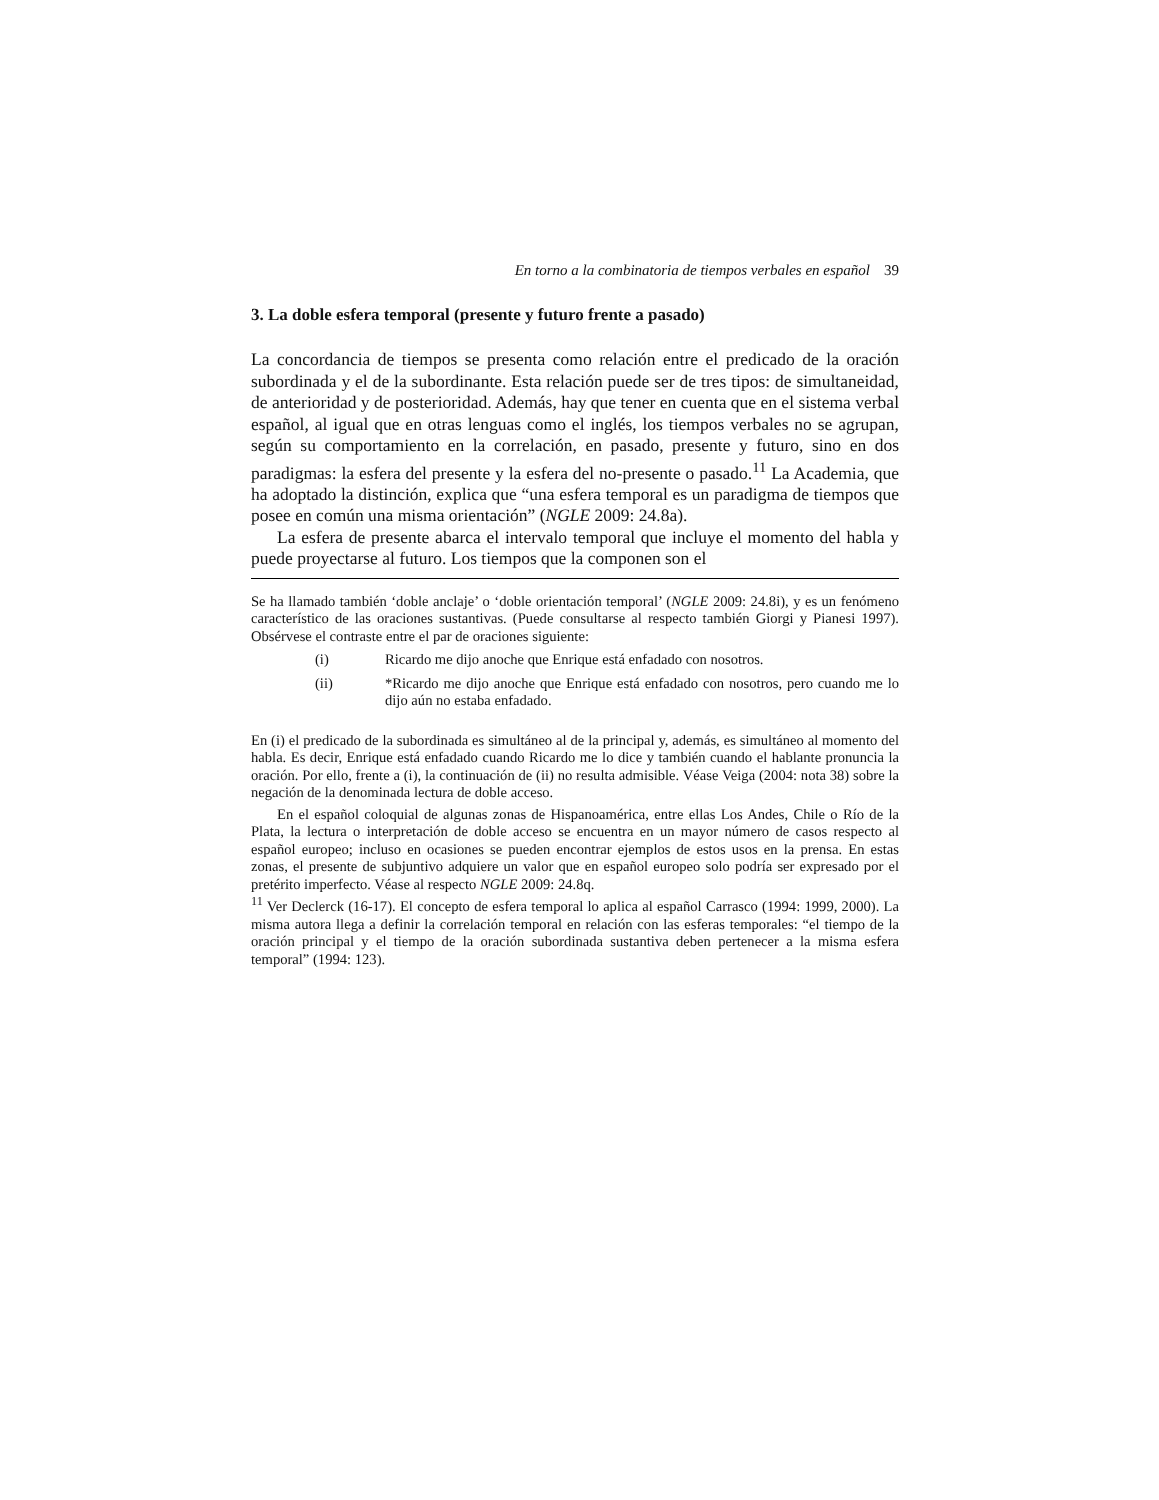En torno a la combinatoria de tiempos verbales en español 39
3. La doble esfera temporal (presente y futuro frente a pasado)
La concordancia de tiempos se presenta como relación entre el predicado de la oración subordinada y el de la subordinante. Esta relación puede ser de tres tipos: de simultaneidad, de anterioridad y de posterioridad. Además, hay que tener en cuenta que en el sistema verbal español, al igual que en otras lenguas como el inglés, los tiempos verbales no se agrupan, según su comportamiento en la correlación, en pasado, presente y futuro, sino en dos paradigmas: la esfera del presente y la esfera del no-presente o pasado.<sup>11</sup> La Academia, que ha adoptado la distinción, explica que “una esfera temporal es un paradigma de tiempos que posee en común una misma orientación” (NGLE 2009: 24.8a).
La esfera de presente abarca el intervalo temporal que incluye el momento del habla y puede proyectarse al futuro. Los tiempos que la componen son el
Se ha llamado también ‘doble anclaje’ o ‘doble orientación temporal’ (NGLE 2009: 24.8i), y es un fenómeno característico de las oraciones sustantivas. (Puede consultarse al respecto también Giorgi y Pianesi 1997). Obsérvese el contraste entre el par de oraciones siguiente:
(i) Ricardo me dijo anoche que Enrique está enfadado con nosotros.
(ii) *Ricardo me dijo anoche que Enrique está enfadado con nosotros, pero cuando me lo dijo aún no estaba enfadado.
En (i) el predicado de la subordinada es simultáneo al de la principal y, además, es simultáneo al momento del habla. Es decir, Enrique está enfadado cuando Ricardo me lo dice y también cuando el hablante pronuncia la oración. Por ello, frente a (i), la continuación de (ii) no resulta admisible. Véase Veiga (2004: nota 38) sobre la negación de la denominada lectura de doble acceso.
En el español coloquial de algunas zonas de Hispanoamérica, entre ellas Los Andes, Chile o Río de la Plata, la lectura o interpretación de doble acceso se encuentra en un mayor número de casos respecto al español europeo; incluso en ocasiones se pueden encontrar ejemplos de estos usos en la prensa. En estas zonas, el presente de subjuntivo adquiere un valor que en español europeo solo podría ser expresado por el pretérito imperfecto. Véase al respecto NGLE 2009: 24.8q.
<sup>11</sup> Ver Declerck (16-17). El concepto de esfera temporal lo aplica al español Carrasco (1994: 1999, 2000). La misma autora llega a definir la correlación temporal en relación con las esferas temporales: “el tiempo de la oración principal y el tiempo de la oración subordinada sustantiva deben pertenecer a la misma esfera temporal” (1994: 123).